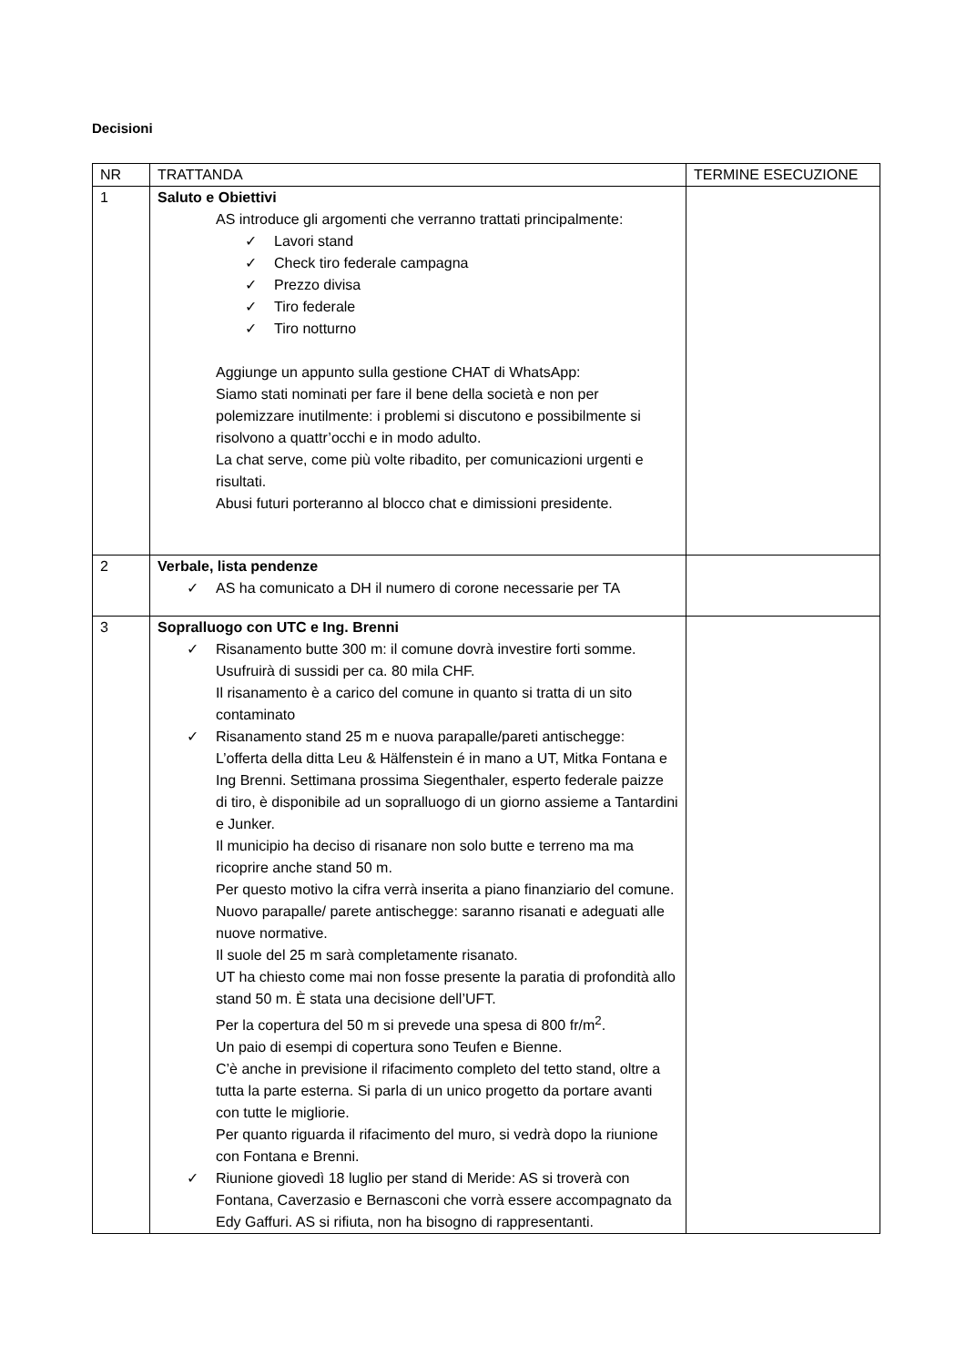Decisioni
| NR | TRATTANDA | TERMINE ESECUZIONE |
| 1 | Saluto e Obiettivi AS introduce gli argomenti che verranno trattati principalmente: ✓ Lavori stand ✓ Check tiro federale campagna ✓ Prezzo divisa ✓ Tiro federale ✓ Tiro notturno Aggiunge un appunto sulla gestione CHAT di WhatsApp: Siamo stati nominati per fare il bene della società e non per polemizzare inutilmente: i problemi si discutono e possibilmente si risolvono a quattr’occhi e in modo adulto. La chat serve, come più volte ribadito, per comunicazioni urgenti e risultati. Abusi futuri porteranno al blocco chat e dimissioni presidente. | |
| 2 | Verbale, lista pendenze ✓ AS ha comunicato a DH il numero di corone necessarie per TA | |
| 3 | Sopralluogo con UTC e Ing. Brenni ✓ Risanamento butte 300 m: il comune dovrà investire forti somme. Usufruirà di sussidi per ca. 80 mila CHF. Il risanamento è a carico del comune in quanto si tratta di un sito contaminato ✓ Risanamento stand 25 m e nuova parapalle/pareti antischegge: L’offerta della ditta Leu & Hälfenstein é in mano a UT, Mitka Fontana e Ing Brenni. Settimana prossima Siegenthaler, esperto federale paizze di tiro, è disponibile ad un sopralluogo di un giorno assieme a Tantardini e Junker. Il municipio ha deciso di risanare non solo butte e terreno ma ma ricoprire anche stand 50 m. Per questo motivo la cifra verrà inserita a piano finanziario del comune. Nuovo parapalle/ parete antischegge: saranno risanati e adeguati alle nuove normative. Il suole del 25 m sarà completamente risanato. UT ha chiesto come mai non fosse presente la paratia di profondità allo stand 50 m. È stata una decisione dell’UFT. Per la copertura del 50 m si prevede una spesa di 800 fr/m<sup>2</sup>. Un paio di esempi di copertura sono Teufen e Bienne. C’è anche in previsione il rifacimento completo del tetto stand, oltre a tutta la parte esterna. Si parla di un unico progetto da portare avanti con tutte le migliorie. Per quanto riguarda il rifacimento del muro, si vedrà dopo la riunione con Fontana e Brenni. ✓ Riunione giovedì 18 luglio per stand di Meride: AS si troverà con Fontana, Caverzasio e Bernasconi che vorrà essere accompagnato da Edy Gaffuri. AS si rifiuta, non ha bisogno di rappresentanti. | |